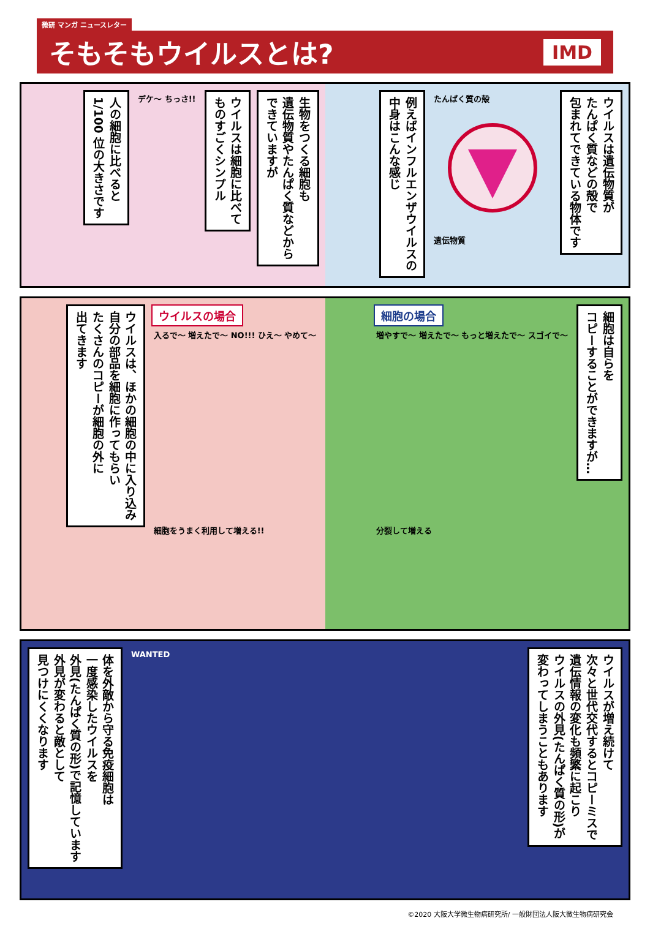微研 マンガ ニュースレター
そもそもウイルスとは?
IMD
生物をつくる細胞も
遺伝物質やたんぱく質などから
できていますが
ウイルスは細胞に比べて
ものすごくシンプル
デケ〜 ちっさ!!
人の細胞に比べると
1/100 位の大きさです
ウイルスは遺伝物質が
たんぱく質などの殻で
包まれてできている物体です
たんぱく質の殻
遺伝物質
例えばインフルエンザウイルスの
中身はこんな感じ
ウイルスの場合
入るで〜 増えたで〜 NO!!! ひえ〜 やめて〜
細胞をうまく利用して増える!!
ウイルスは、ほかの細胞の中に入り込み
自分の部品を細胞に作ってもらい
たくさんのコピーが細胞の外に
出てきます
細胞は自らを
コピーすることができますが…
細胞の場合
増やすで〜 増えたで〜 もっと増えたで〜 スゴイで〜
分裂して増える
ウイルスが増え続けて
次々と世代交代するとコピーミスで
遺伝情報の変化も頻繁に起こり
ウイルスの外見(たんぱく質の形)が
変わってしまうこともあります
WANTED
体を外敵から守る免疫細胞は
一度感染したウイルスを
外見(たんぱく質の形)で記憶しています
外見が変わると敵として
見つけにくくなります
©2020 大阪大学微生物病研究所/ 一般財団法人阪大微生物病研究会